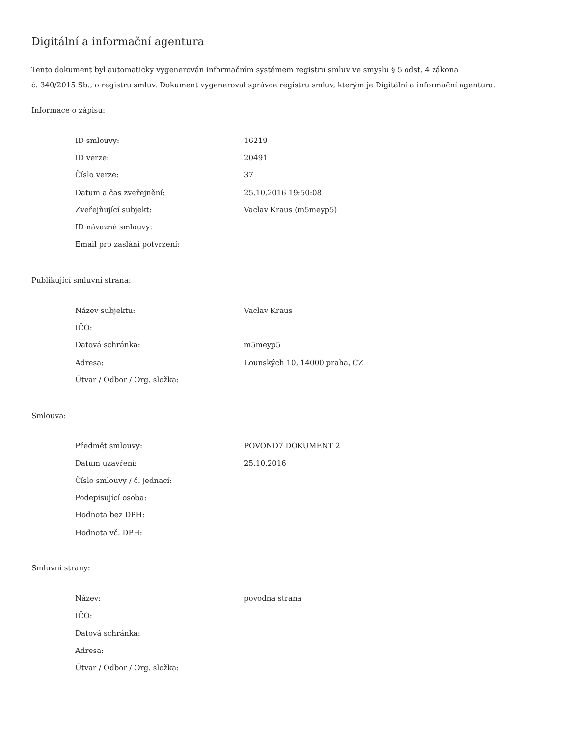Digitální a informační agentura
Tento dokument byl automaticky vygenerován informačním systémem registru smluv ve smyslu § 5 odst. 4 zákona
č. 340/2015 Sb., o registru smluv. Dokument vygeneroval správce registru smluv, kterým je Digitální a informační agentura.
Informace o zápisu:
| ID smlouvy: | 16219 |
| ID verze: | 20491 |
| Číslo verze: | 37 |
| Datum a čas zveřejnění: | 25.10.2016 19:50:08 |
| Zveřejňující subjekt: | Vaclav Kraus (m5meyp5) |
| ID návazné smlouvy: | |
| Email pro zaslání potvrzení: | |
Publikující smluvní strana:
| Název subjektu: | Vaclav Kraus |
| IČO: | |
| Datová schránka: | m5meyp5 |
| Adresa: | Lounských 10, 14000 praha, CZ |
| Útvar / Odbor / Org. složka: | |
Smlouva:
| Předmět smlouvy: | POVOND7 DOKUMENT 2 |
| Datum uzavření: | 25.10.2016 |
| Číslo smlouvy / č. jednací: | |
| Podepisující osoba: | |
| Hodnota bez DPH: | |
| Hodnota vč. DPH: | |
Smluvní strany:
| Název: | povodna strana |
| IČO: | |
| Datová schránka: | |
| Adresa: | |
| Útvar / Odbor / Org. složka: | |